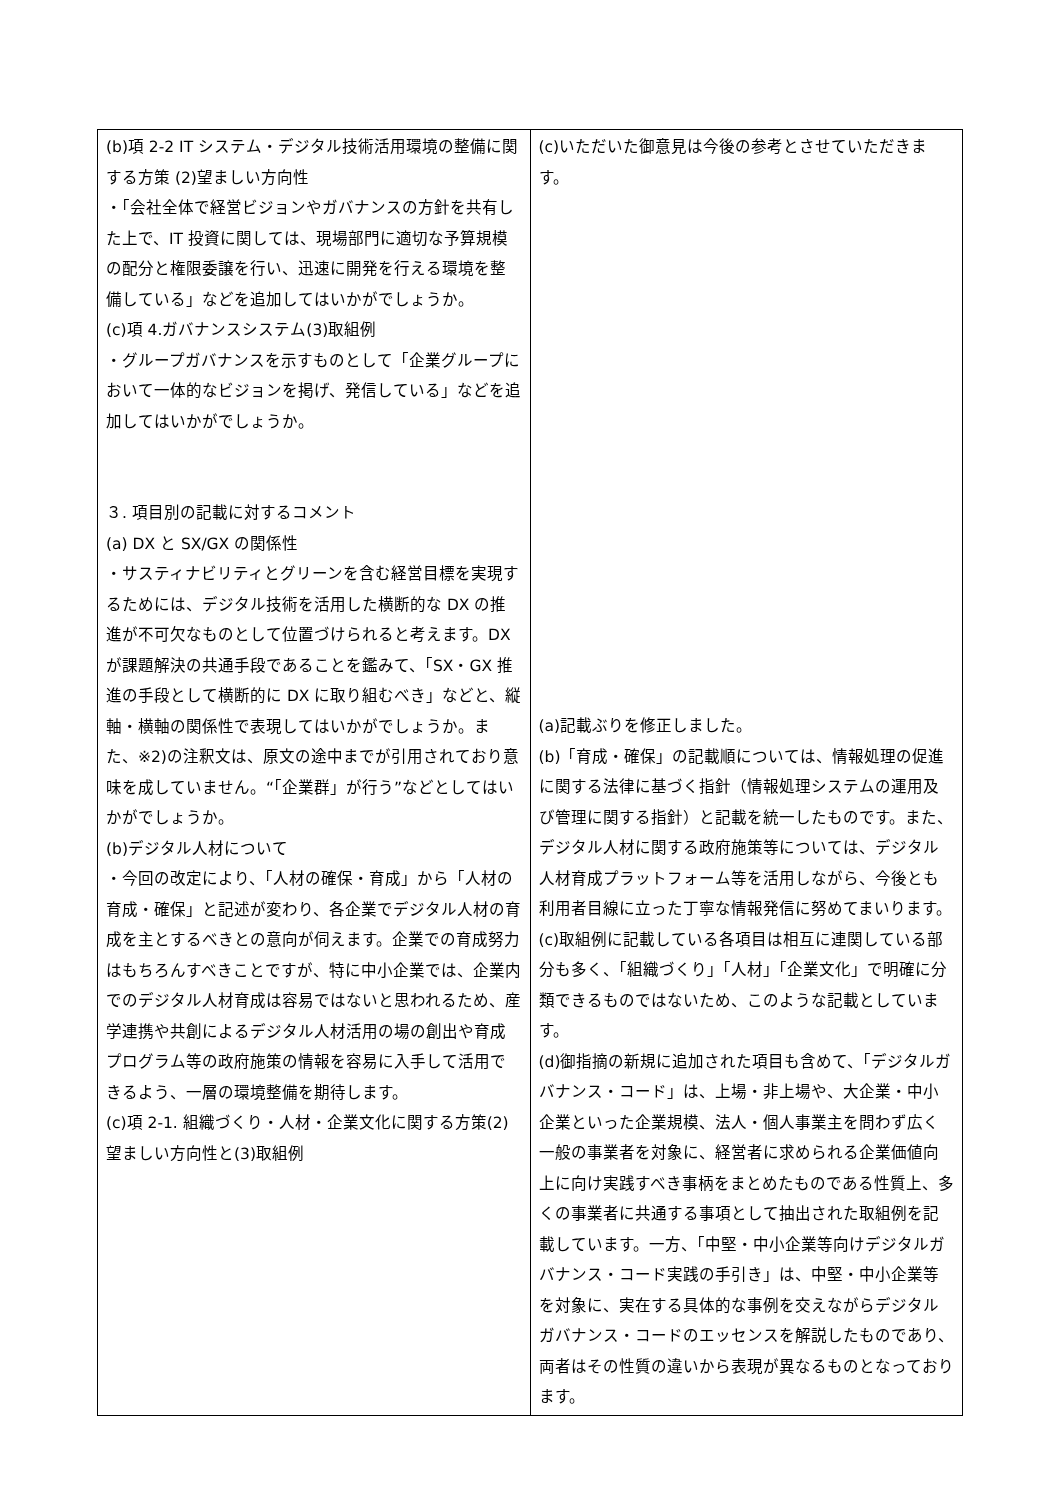| (b)項 2-2 IT システム・デジタル技術活用環境の整備に関する方策 (2)望ましい方向性 ・「会社全体で経営ビジョンやガバナンスの方針を共有した上で、IT 投資に関しては、現場部門に適切な予算規模の配分と権限委譲を行い、迅速に開発を行える環境を整備している」などを追加してはいかがでしょうか。 (c)項 4.ガバナンスシステム(3)取組例 ・グループガバナンスを示すものとして「企業グループにおいて一体的なビジョンを掲げ、発信している」などを追加してはいかがでしょうか。 ３. 項目別の記載に対するコメント (a) DX と SX/GX の関係性 ・サスティナビリティとグリーンを含む経営目標を実現するためには、デジタル技術を活用した横断的な DX の推進が不可欠なものとして位置づけられると考えます。DX が課題解決の共通手段であることを鑑みて、「SX・GX 推進の手段として横断的に DX に取り組むべき」などと、縦軸・横軸の関係性で表現してはいかがでしょうか。また、※2)の注釈文は、原文の途中までが引用されており意味を成していません。“「企業群」が行う”などとしてはいかがでしょうか。 (b)デジタル人材について ・今回の改定により、「人材の確保・育成」から「人材の育成・確保」と記述が変わり、各企業でデジタル人材の育成を主とするべきとの意向が伺えます。企業での育成努力はもちろんすべきことですが、特に中小企業では、企業内でのデジタル人材育成は容易ではないと思われるため、産学連携や共創によるデジタル人材活用の場の創出や育成プログラム等の政府施策の情報を容易に入手して活用できるよう、一層の環境整備を期待します。 (c)項 2-1. 組織づくり・人材・企業文化に関する方策(2)望ましい方向性と(3)取組例 | (c)いただいた御意見は今後の参考とさせていただきます。 (a)記載ぶりを修正しました。 (b)「育成・確保」の記載順については、情報処理の促進に関する法律に基づく指針（情報処理システムの運用及び管理に関する指針）と記載を統一したものです。また、デジタル人材に関する政府施策等については、デジタル人材育成プラットフォーム等を活用しながら、今後とも利用者目線に立った丁寧な情報発信に努めてまいります。 (c)取組例に記載している各項目は相互に連関している部分も多く、「組織づくり」「人材」「企業文化」で明確に分類できるものではないため、このような記載としています。 (d)御指摘の新規に追加された項目も含めて、「デジタルガバナンス・コード」は、上場・非上場や、大企業・中小企業といった企業規模、法人・個人事業主を問わず広く一般の事業者を対象に、経営者に求められる企業価値向上に向け実践すべき事柄をまとめたものである性質上、多くの事業者に共通する事項として抽出された取組例を記載しています。一方、「中堅・中小企業等向けデジタルガバナンス・コード実践の手引き」は、中堅・中小企業等を対象に、実在する具体的な事例を交えながらデジタルガバナンス・コードのエッセンスを解説したものであり、両者はその性質の違いから表現が異なるものとなっております。 |